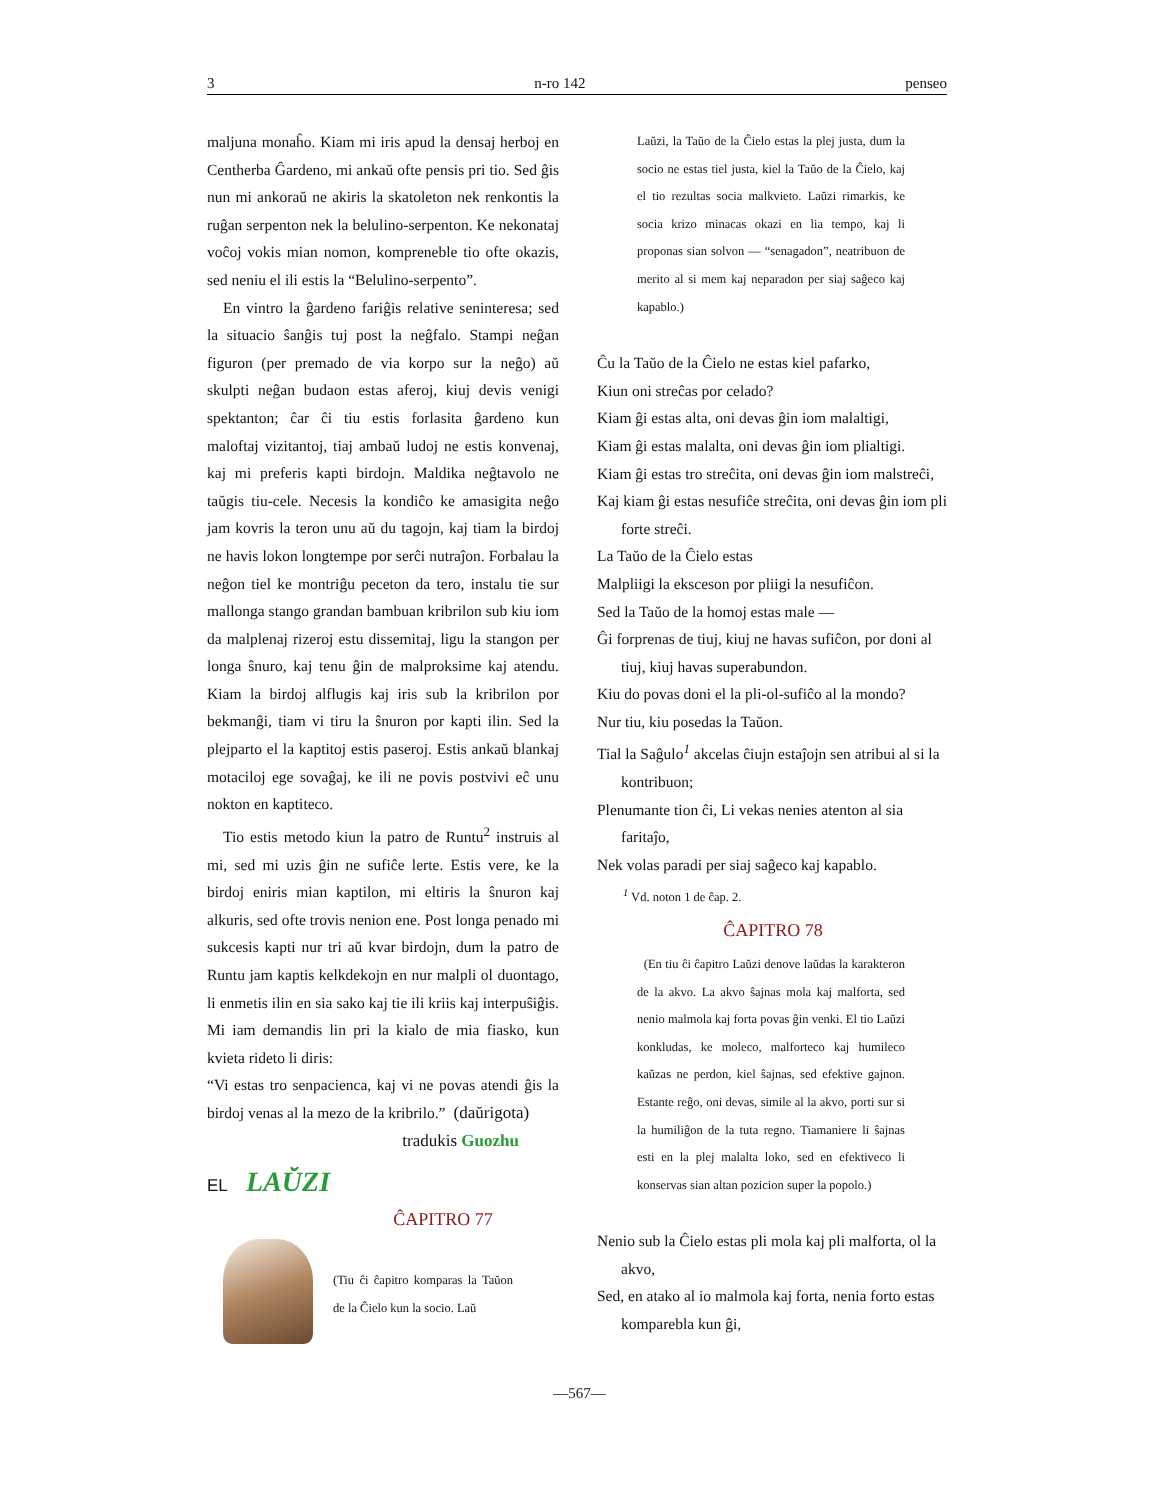3 n-ro 142 penseo
maljuna monaĥo. Kiam mi iris apud la densaj herboj en Centherba Ĝardeno, mi ankaŭ ofte pensis pri tio. Sed ĝis nun mi ankoraŭ ne akiris la skatoleton nek renkontis la ruĝan serpenton nek la belulino-serpenton. Ke nekonataj voĉoj vokis mian nomon, kompreneble tio ofte okazis, sed neniu el ili estis la “Belulino-serpento”.
En vintro la ĝardeno fariĝis relative seninteresa; sed la situacio ŝanĝis tuj post la neĝfalo. Stampi neĝan figuron (per premado de via korpo sur la neĝo) aŭ skulpti neĝan budaon estas aferoj, kiuj devis venigi spektanton; ĉar ĉi tiu estis forlasita ĝardeno kun maloftaj vizitantoj, tiaj ambaŭ ludoj ne estis konvenaj, kaj mi preferis kapti birdojn. Maldika neĝtavolo ne taŭgis tiu-cele. Necesis la kondiĉo ke amasigita neĝo jam kovris la teron unu aŭ du tagojn, kaj tiam la birdoj ne havis lokon longtempe por serĉi nutraĵon. Forbalau la neĝon tiel ke montriĝu peceton da tero, instalu tie sur mallonga stango grandan bambuan kribrilon sub kiu iom da malplenaj rizeroj estu dissemitaj, ligu la stangon per longa ŝnuro, kaj tenu ĝin de malproksime kaj atendu. Kiam la birdoj alflugis kaj iris sub la kribrilon por bekmanĝi, tiam vi tiru la ŝnuron por kapti ilin. Sed la plejparto el la kaptitoj estis paseroj. Estis ankaŭ blankaj motaciloj ege sovaĝaj, ke ili ne povis postvivi eĉ unu nokton en kaptiteco.
Tio estis metodo kiun la patro de Runtu<sup>2</sup> instruis al mi, sed mi uzis ĝin ne sufiĉe lerte. Estis vere, ke la birdoj eniris mian kaptilon, mi eltiris la ŝnuron kaj alkuris, sed ofte trovis nenion ene. Post longa penado mi sukcesis kapti nur tri aŭ kvar birdojn, dum la patro de Runtu jam kaptis kelkdekojn en nur malpli ol duontago, li enmetis ilin en sia sako kaj tie ili kriis kaj interpuŝiĝis. Mi iam demandis lin pri la kialo de mia fiasko, kun kvieta rideto li diris:
“Vi estas tro senpacienca, kaj vi ne povas atendi ĝis la birdoj venas al la mezo de la kribrilo.” (daŭrigota)
tradukis Guozhu
EL LAŬZI
ĈAPITRO 77
(Tiu ĉi ĉapitro komparas la Taŭon de la Ĉielo kun la socio. Laŭ
Laŭzi, la Taŭo de la Ĉielo estas la plej justa, dum la socio ne estas tiel justa, kiel la Taŭo de la Ĉielo, kaj el tio rezultas socia malkvieto. Laŭzi rimarkis, ke socia krizo minacas okazi en lia tempo, kaj li proponas sian solvon — “senagadon”, neatribuon de merito al si mem kaj neparadon per siaj saĝeco kaj kapablo.)
Ĉu la Taŭo de la Ĉielo ne estas kiel pafarko,
Kiun oni streĉas por celado?
Kiam ĝi estas alta, oni devas ĝin iom malaltigi,
Kiam ĝi estas malalta, oni devas ĝin iom plialtigi.
Kiam ĝi estas tro streĉita, oni devas ĝin iom malstreĉi,
Kaj kiam ĝi estas nesufiĉe streĉita, oni devas ĝin iom pli forte streĉi.
La Taŭo de la Ĉielo estas
Malpliigi la eksceson por pliigi la nesufiĉon.
Sed la Taŭo de la homoj estas male —
Ĝi forprenas de tiuj, kiuj ne havas sufiĉon, por doni al tiuj, kiuj havas superabundon.
Kiu do povas doni el la pli-ol-sufiĉo al la mondo?
Nur tiu, kiu posedas la Taŭon.
Tial la Saĝulo<sup>1</sup> akcelas ĉiujn estaĵojn sen atribui al si la kontribuon;
Plenumante tion ĉi, Li vekas nenies atenton al sia faritaĵo,
Nek volas paradi per siaj saĝeco kaj kapablo.
<sup>1</sup> Vd. noton 1 de ĉap. 2.
ĈAPITRO 78
(En tiu ĉi ĉapitro Laŭzi denove laŭdas la karakteron de la akvo. La akvo ŝajnas mola kaj malforta, sed nenio malmola kaj forta povas ĝin venki. El tio Laŭzi konkludas, ke moleco, malforteco kaj humileco kaŭzas ne perdon, kiel ŝajnas, sed efektive gajnon. Estante reĝo, oni devas, simile al la akvo, porti sur si la humiliĝon de la tuta regno. Tiamaniere li ŝajnas esti en la plej malalta loko, sed en efektiveco li konservas sian altan pozicion super la popolo.)
Nenio sub la Ĉielo estas pli mola kaj pli malforta, ol la akvo,
Sed, en atako al io malmola kaj forta, nenia forto estas komparebla kun ĝi,
—567—